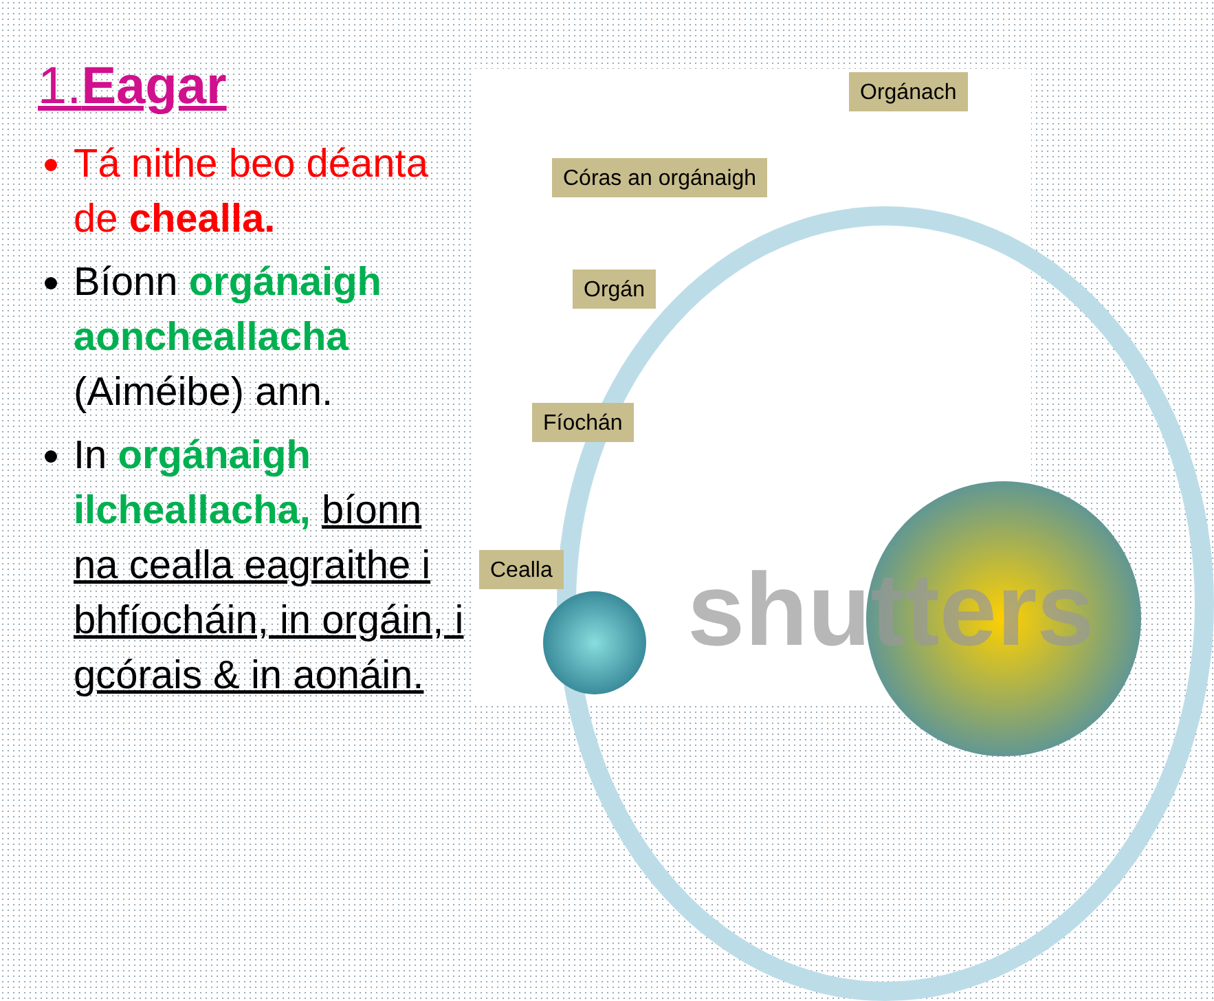1.Eagar
Tá nithe beo déanta de chealla.
Bíonn orgánaigh aoncheallacha (Aiméibe) ann.
In orgánaigh ilcheallacha, bíonn na cealla eagraithe i bhfíocháin, in orgáin, i gcórais & in aonáin.
shutters
Orgánach
Córas an orgánaigh
Orgán
Fíochán
Cealla